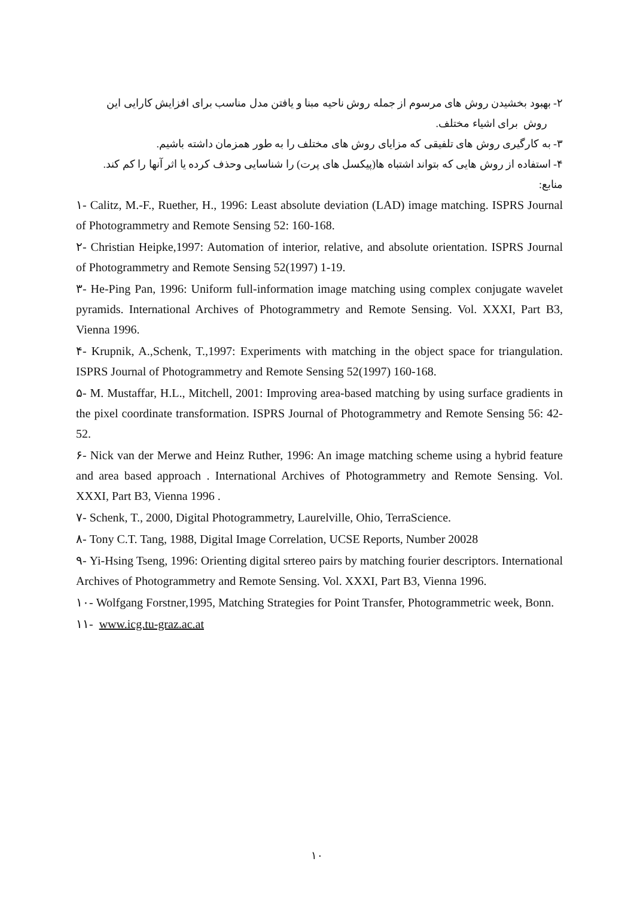۲- بهبود بخشیدن روش های مرسوم از جمله روش ناحیه مبنا و یافتن مدل مناسب برای افزایش کارایی این
روش برای اشیاء مختلف.
۳- به کارگیری روش های تلفیقی که مزایای روش های مختلف را به طور همزمان داشته باشیم.
۴- استفاده از روش هایی که بتواند اشتباه ها(پیکسل های پرت) را شناسایی وحذف کرده یا اثر آنها را کم کند.
منابع:
۱- Calitz, M.-F., Ruether, H., 1996: Least absolute deviation (LAD) image matching. ISPRS Journal of Photogrammetry and Remote Sensing 52: 160-168.
۲- Christian Heipke,1997: Automation of interior, relative, and absolute orientation. ISPRS Journal of Photogrammetry and Remote Sensing 52(1997) 1-19.
۳- He-Ping Pan, 1996: Uniform full-information image matching using complex conjugate wavelet pyramids. International Archives of Photogrammetry and Remote Sensing. Vol. XXXI, Part B3, Vienna 1996.
۴- Krupnik, A.,Schenk, T.,1997: Experiments with matching in the object space for triangulation. ISPRS Journal of Photogrammetry and Remote Sensing 52(1997) 160-168.
۵- M. Mustaffar, H.L., Mitchell, 2001: Improving area-based matching by using surface gradients in the pixel coordinate transformation. ISPRS Journal of Photogrammetry and Remote Sensing 56: 42-52.
۶- Nick van der Merwe and Heinz Ruther, 1996: An image matching scheme using a hybrid feature and area based approach . International Archives of Photogrammetry and Remote Sensing. Vol. XXXI, Part B3, Vienna 1996 .
۷- Schenk, T., 2000, Digital Photogrammetry, Laurelville, Ohio, TerraScience.
۸- Tony C.T. Tang, 1988, Digital Image Correlation, UCSE Reports, Number 20028
۹- Yi-Hsing Tseng, 1996: Orienting digital srtereo pairs by matching fourier descriptors. International Archives of Photogrammetry and Remote Sensing. Vol. XXXI, Part B3, Vienna 1996.
۱۰- Wolfgang Forstner,1995, Matching Strategies for Point Transfer, Photogrammetric week, Bonn.
۱۱- www.icg.tu-graz.ac.at
۱۰